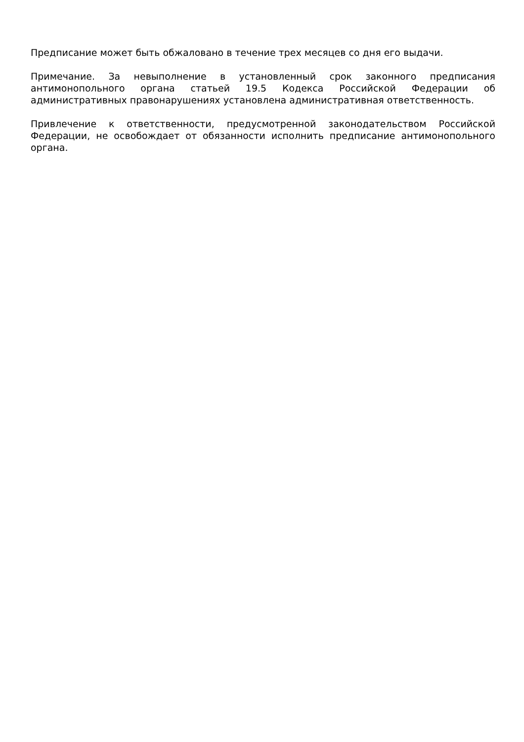Предписание может быть обжаловано в течение трех месяцев со дня его выдачи.
Примечание. За невыполнение в установленный срок законного предписания антимонопольного органа статьей 19.5 Кодекса Российской Федерации об административных правонарушениях установлена административная ответственность.
Привлечение к ответственности, предусмотренной законодательством Российской Федерации, не освобождает от обязанности исполнить предписание антимонопольного органа.